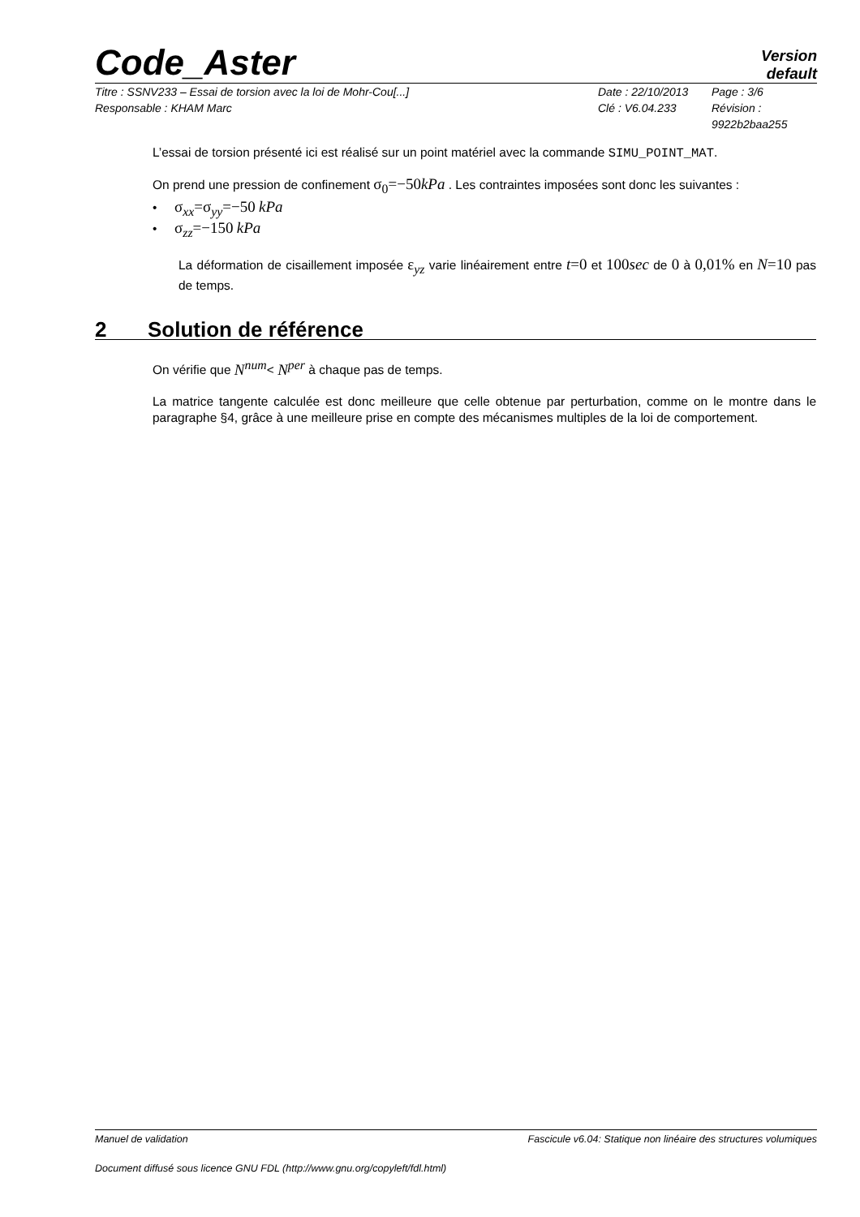Code_Aster Version
default
Titre : SSNV233 – Essai de torsion avec la loi de Mohr-Cou[...] Date : 22/10/2013 Page : 3/6 Responsable : KHAM Marc Clé : V6.04.233 Révision : 9922b2baa255
L’essai de torsion présenté ici est réalisé sur un point matériel avec la commande SIMU_POINT_MAT.
On prend une pression de confinement σ<sub>0</sub>=−50 kPa . Les contraintes imposées sont donc les suivantes :
• σ<sub>xx</sub>=σ<sub>yy</sub>=−50 kPa
• σ<sub>zz</sub>=−150 kPa
La déformation de cisaillement imposée ε<sub>yz</sub> varie linéairement entre t=0 et 100 sec de 0 à 0,01% en N=10 pas de temps.
2 Solution de référence
On vérifie que N<sup>num</sup>< N<sup>per</sup> à chaque pas de temps.
La matrice tangente calculée est donc meilleure que celle obtenue par perturbation, comme on le montre dans le paragraphe §4, grâce à une meilleure prise en compte des mécanismes multiples de la loi de comportement.
Manuel de validation Fascicule v6.04: Statique non linéaire des structures volumiques
Document diffusé sous licence GNU FDL (http://www.gnu.org/copyleft/fdl.html)